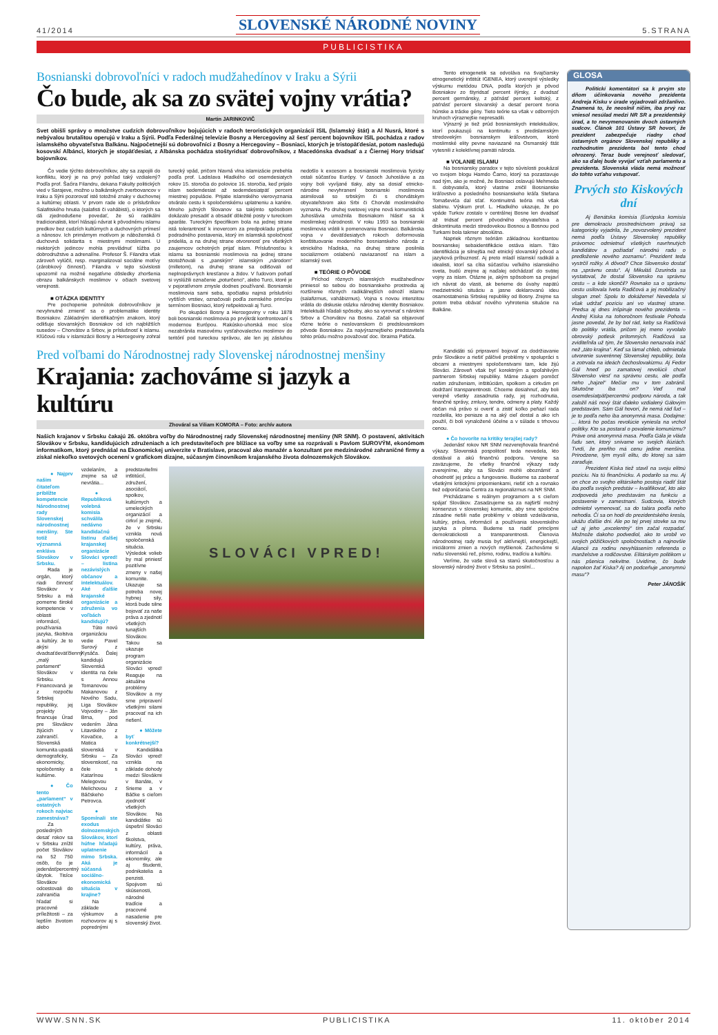41/2014 SLOVENSKÉ NÁRODNÉ NOVINY 5.STRANA
PUBLICISTIKA
Bosnianski dobrovoľníci v radoch mudžahedínov v Iraku a Sýrii
Čo bude, ak sa zo svätej vojny vrátia?
Martin JARINKOVIČ
Svet obišli správy o množstve cudzích dobrovoľníkov bojujúcich v radoch teroristických organizácií ISIL (Islamský štát) a Al Nusrá, ktoré s nebývalou brutalitou operujú v Iraku a Sýrii. Podľa Federálnej televízie Bosny a Hercegoviny až šesť percent bojovníkov ISIL pochádza z radov islamského obyvateľstva Balkánu. Najpočetnejší sú dobrovoľníci z Bosny a Hercegoviny – Bosniaci, ktorých je tristopäťdesiat, potom nasledujú kosovskí Albánci, ktorých je stopäťdesiat, z Albánska pochádza stoštyridsať dobrovoľníkov, z Macedónska dvadsať a z Čiernej Hory tridsať bojovníkov.
Čo vedie týchto dobrovoľníkov, aby sa zapojili do konfliktu, ktorý je na prvý pohľad taký vzdialený? Podľa prof. Šaćira Filandru, dekana Fakulty politických vied v Sarajeve, možno u balkánskych zverbovancov v Iraku a Sýrii pozorovať isté totožné znaky v duchovnej a kultúrnej oblasti. V prvom rade ide o príslušníkov Salafitského hnutia (salafisti či vahábisti), o ktorých sa dá zjednodušene povedať, že sú radikálni tradicionalisti, ktorí hlásajú návrat k pôvodnému islamu predkov bez cudzích kultúrnych a duchovných prímesí a nánosov. Ich primárnym motívom je náboženská či duchovná solidarita s miestnymi moslimami. U niektorých jedincov mohla prevládnuť túžba po dobrodružstve a adrenalíne. Profesor Š. Filandra však zároveň vylúčil, resp. marginalizoval sociálne motívy (zárobkový činnosť). Filandra v tejto súvislosti upozornil na možné negatívne dôsledky zhoršenia obrazu balkánskych moslimov v očiach svetovej verejnosti.
■ OTÁZKA IDENTITY
Pre pochopenie pohnútok dobrovoľníkov je nevyhnutné zmieniť sa o problematike identity Bosniakov. Základným identifikačným znakom, ktorý odlišuje slovanských Bosniakov od ich najbližších susedov – Chorvátov a Srbov, je príslušnosť k islamu. Kľúčovú rolu v islamizácii Bosny a Hercegoviny zohral turecký vpád, pričom hlavná vlna islamizácie prebehla podľa prof. Ladislava Hladkého od osemdesiatych rokov 15. storočia do polovice 16. storočia, keď prijalo islam sedemdesiat až sedemdesiatpäť percent miestnej populácie. Prijatie islamského vierovyznania otváralo cestu k spoločenskému uplatneniu a kariére. Mnoho južných Slovanov sa takýmto spôsobom dokázalo presadiť a obsadiť dôležité posty v tureckom aparáte. Tureckým špecifikom bola na jednej strane istá tolerantnosť k inovercom za predpokladu prijatia podradného postavenia, ktorý im islamská spoločnosť pridelila, a na druhej strane otvorenosť pre všetkých zaujemcov ochotných prijať islam. Príslušnosťou k islamu sa bosnianski moslimovia na jednej strane stotožňovali s „panským“ islamským „národom“ (milletom), na druhej strane sa odlišovali od neplnoprávnych kresťanov a židov. V ľudovom poňatí si vyslúžili označenie „poturčenci“, alebo Turci, ktoré je v pejoratívnom zmysle dodnes používané. Bosnianski moslimovia sami seba, spočiatku najmä príslušníci vyšších vrstiev, označovali podľa zemského princípu termínom Bosniaci, ktorý rešpektovali aj Turci.
Po okupácii Bosny a Hercegoviny v roku 1878 boli bosnianski moslimovia po prvýkrát konfrontovaní s modernou Európou. Rakúsko-uhorská moc síce nezabránila masovému vysťahovalectvu moslimov do teritórií pod tureckou správou, ale len jej zásluhou nedošlo k excesom a bosnianski moslimovia fyzicky ostali súčasťou Európy. V časoch Juhoslávie a za vojny boli vyvíjané tlaky, aby sa dosiaľ etnicko-národne nevyhranení bosnianski moslimovia asimilovali so srbským či s chorvátskym obyvateľstvom ako Srbi či Chorváti moslimského vyznania. Po druhej svetovej vojne nová komunistická Juhoslávia umožnila Bosniakom hlásiť sa k moslimskej národnosti. V roku 1993 sa bosnianski moslimovia vrátili k pomenovaniu Bosniaci. Balkánska vojna v deväťdesiatych rokoch doformovala konštituovanie moderného bosnianskeho národa z etnického hľadiska, na druhej strane posilnila socializmom oslabenú naviazanosť na islam a islamský svet.
■ TEÓRIE O PÔVODE
Príchod rôznych islamských mudžahedínov priniesol so sebou do bosnianskeho prostredia aj rozšírenie rôznych radikálnejších odnoží islamu (salafizmus, vahábizmus). Vojna s novou intenzitou vrátila do diskusie otázku národnej identity Bosniakov. Intelektuáli hľadali spôsoby, ako sa vyrovnať s nárokmi Srbov a Chorvátov na Bosnu. Začali sa objavovať rôzne teórie o neslovanskom či predslovanskom pôvode Bosniakov. Za najvýraznejšieho predstaviteľa tohto prúdu možno považovať doc. Ibraima Pašića.
Tento etnogenetik sa odvoláva na švajčiarsky etnogenetický inštitút IGENEA, ktorý uverejnil výsledky výskumu metódou DNA, podľa ktorých je pôvod Bosniakov zo štyridsať percent ilýrsky, z dvadsať percent germánsky, z päťnásť percent keltský, z päťnásť percent slovanský a desať percent tvoria húnske a trácke gény. Tieto teórie sa však v odborných kruhoch výraznejšie nepresadili.
Výrazný je tiež prúd bosnianskych intelektuálov, ktorí poukazujú na kontinuitu s predislamským stredovekým bosnianskym kráľovstvom, ktoré moslimské elity pevne naviazané na Osmanský štát vytesnili z kolektívnej pamäti národa.
■ VOLANIE ISLAMU
Na bosniansky paradox v tejto súvislosti poukázal vo svojom blogu Hamdo Čamo, ktorý sa pozastavuje nad tým, ako je možné, že Bosniaci oslavujú Mehmeda II. dobyvateľa, ktorý vlastne zničil Bosnianske kráľovstvo a posledného bosnianskeho kráľa Stefana Tomaševića dal sťať. Kontinuitná teória má však slabinu. Výskum prof. L. Hladkého ukazuje, že po vpáde Turkov zostalo v centrálnej Bosne len dvadsať až tridsať percent pôvodného obyvateľstva a diskontinuita medzi stredovekou Bosnou a Bosnou pod Turkami bola takmer absolútna.
Napriek rôznym teóriám základnou konštantou bosnianskej sebaidentifikácie ostáva islam. Táto identifikácia je silnejšia než etnický slovanský pôvod a jazyková príbuznosť. Aj preto mladí islamskí radikáli a idealisti, ktorí sa cítia súčasťou veľkého islamského sveta, budú zrejme aj naďalej odchádzať do svätej vojny za islam. Otázne je, akým spôsobom sa prejaví ich návrat do vlasti, ak berieme do úvahy napätú medzietnickú situáciu a jasne deklarovanú ideu osamostatnenia Srbskej republiky od Bosny. Zrejme sa potom treba obávať nového vyhrotenia situácie na Balkáne.
Pred voľbami do Národnostnej rady Slovenskej národnostnej menšiny
Krajania: zachováme si jazyk a kultúru
Zhováral sa Viliam KOMORA – Foto: archív autora
Našich krajanov v Srbsku čakajú 26. októbra voľby do Národnostnej rady Slovenskej národnostnej menšiny (NR SNM). O postavení, aktivitách Slovákov v Srbsku, kandidujúcich združeniach a ich predstaviteľoch pre blížiace sa voľby sme sa rozprávali s Pavlom SUROVÝM, ekonómom informatikom, ktorý prednášal na Ekonomickej univerzite v Bratislave, pracoval ako manažér a konzultant pre medzinárodné zahraničné firmy a získal niekoľko svetových ocenení v grafickom dizajne, súčasným činovníkom krajanského života dolnozemských Slovákov.
SLOVÁCI VPRED!
● Najprv našim čitateľom priblížte kompetencie Národnostnej rady Slovenskej národnostnej menšiny. Ste totiž významná enkláva Slovákov v Srbsku.
Rada je orgán, ktorý riadi činnosť Slovákov v Srbsku a má pomerne široké kompetencie v oblasti informácií, používania jazyka, školstva a kultúry. Je to akýsi dvadsaťdeväťčlenný „malý parlament“ Slovákov v Srbsku. Financovaná je z rozpočtu Srbskej republiky, jej projekty financuje Úrad pre Slovákov žijúcich v zahraničí. Slovenská komunita upadá demograficky, ekonomicky, spoločensky a kultúrne.
● Čo tento „parlament“ v ostatných rokoch najviac zamestnáva?
Za posledných desať rokov sa v Srbsku znížil počet Slovákov na 52 750 osôb, čo je jedenásťpercentný úbytok. Tisíce Slovákov odcestovali do zahraničia hľadať si pracovné príležitosti – za lepším životom alebo vzdelaním, a zrejme sa už nevrátia...
● Republiková volebná komisia schválila nedávno kandidačnú listinu ďalšej krajanskej organizácie Slováci vpred! – listina nezávislých občanov a intelektuálov. Aké ďalšie krajanské organizácie a združenia vo voľbách kandidujú?
Túto novú organizáciu vedie Pavel Surový z Kysáča. Ďalej kandidujú Slovenská identita na čele s Annou Tomanovou Makanovou z Nového Sadu, Liga Slovákov Vojvodiny – Ján Brna, pod vedením Jána Litavského z Kovačice, a Matica slovenská v Srbsku – Za slovenskosť, na čele s Katarínou Melegovou Melichovou z Báčskeho Petrovca.
● Spomínali ste exodus dolnozemských Slovákov, ktorí húfne hľadajú uplatnenie mimo Srbska. Aká je súčasná sociálno-ekonomická situácia v krajine?
Na základe výskumov a rozhovorov aj s poprednými predstaviteľmi inštitúcií, združení, asociácií, spolkov, kultúrnych a umeleckých organizácií a cirkví je zrejmé, že v Srbsku vznikla nová spoločenská situácia. Výsledok volieb by mal priniesť pozitívne zmeny v našej komunite. Ukazuje sa potreba novej hybnej sily, ktorá bude silne bojovať za naše práva a zjednotí všetkých tunajších Slovákov. Takou sa ukazuje program organizácie Slováci vpred! Reaguje na aktuálne problémy Slovákov a my sme pripravení všetkými silami pracovať na ich riešení.
● Môžete byť konkrétnejší?
Kandidátka Slováci vpred! vznikla na základe dohody medzi Slovákmi v Banáte, v Srieme a v Báčke s cieľom zjednotiť všetkých Slovákov. Na kandidátke sú úspešní Slováci z oblasti školstva, kultúry, práva, informácií a ekonomiky, ale aj študenti, podnikatelia a penzisti. Spojivom sú skúsenosti, národné tradície a pracovné nasadenie pre slovenský život.
Kandidáti sú pripravení bojovať za dodržiavanie práv Slovákov a riešiť pálčivé problémy v spolupráci s obcami a miestnymi spoločenstvami tam, kde žijú Slováci. Zároveň však byť korektným a spoľahlivým partnerom Srbskej republiky. Máme záujem pomôcť našim združeniam, inštitúciám, spolkom a cirkvám pri dodržaní transparentnosti. Chceme dosiahnuť, aby boli verejné všetky zasadnutia rady, jej rozhodnutia, finančné správy, zmluvy, tendre, odmeny a platy. Každý občan má právo si overiť a zistiť koľko peňazí rada rozdelila, kto peniaze a na aký cieľ dostal a ako ich použil, či boli vynaložené účelne a v súlade s trhovou cenou.
● Čo hovoríte na kritiky terajšej rady?
Jedenásť rokov NR SNM nezverejňovala finančné výkazy. Slovenská pospolitosť teda nevedela, kto dostával a akú finančnú podporu. Verejne sa zaväzujeme, že všetky finančné výkazy rady zverejníme, aby sa Slováci mohli oboznámiť a ohodnotiť jej prácu a fungovanie. Budeme sa zaoberať všetkými kritickými pripomienkami, riešiť ich a rovnako tiež odporúčania Centra za regionalizmus na NR SNM.
Prichádzame s reálnym programom a s cieľom spájať Slovákov. Zasadzujeme sa za najširší možný konsenzus v slovenskej komunite, aby sme spoločne zásadne riešili naše problémy v oblasti vzdelávania, kultúry, práva, informácií a používania slovenského jazyka a písma. Budeme sa riadiť princípmi demokratickosti a transparentnosti. Členovia národnostnej rady musia byť aktívnejší, energickejší, iniciátormi zmien a nových myšlienok. Zachováme si našu slovenskú reč, písmo, rodinu, tradíciu a kultúru.
Veríme, že vaše slová sa stanú skutočnosťou a slovenský národný život v Srbsku sa posilní...
GLOSA
Politickí komentátori sa k prvým sto dňom účinkovania nového prezidenta Andreja Kisku v úrade vyjadrovali zdržanlivo. Znamená to, že neoslnil ničím, iba prvý raz vniesol nesúlad medzi NR SR a prezidentský úrad, a to nevymenovaním dvoch ústavných sudcov. Článok 101 Ústavy SR hovorí, že prezident zabezpečuje riadny chod ústavných orgánov Slovenskej republiky a rozhodnutím prezidenta bol tento chod ohrozený. Teraz bude verejnosť sledovať, ako sa ďalej bude vyvíjať vzťah parlamentu a prezidenta. Slovenská vláda nemá možnosť do tohto vzťahu vstupovať.
Prvých sto Kiskových dní
Aj Benátska komisia (Európska komisia pre demokraciu prostredníctvom práva) sa kategoricky vyjadrila, že „novozvolený prezident nemá podľa Ústavy Slovenskej republiky právomoc odmietnuť všetkých navrhnutých kandidátov a požiadať národnú radu o predloženie nového zoznamu“. Prezident teda vystrčil rožky. A dôvod? Chce Slovensko dostať na „správnu cestu“. Aj Mikuláš Dzurinda sa vystatoval, že dostal Slovensko na správnu cestu – a kde skončil? Rovnako sa o správnu cestu usilovala Iveta Radičová a jej mobilizačný slogan znel: Spolu to dokážeme! Nevedela si však udržať pozíciu ani vo vlastnej strane. Predsa aj dnes inšpiruje nového prezidenta – Andrej Kiska na tohoročnom festivale Pohoda jasne povedal, že by bol rád, keby sa Radičová do politiky vrátila, pričom jej meno vyvolalo obrovský potlesk prítomných. Radičová sa zviditeľnila už tým, že Slovensko nenazvala ináč než „táto krajina“. Keď sa lámal chlieb, odmietala utvorenie suverénnej Slovenskej republiky, bola a zotrvala na ideách čechoslovakizmu. Aj Fedor Gál hneď po zamatovej revolúcii chcel Slovensko viesť na správnu cestu, ale podľa neho „hajzel“ Mečiar mu v tom zabránil. Skutočne iba on? Veď mal osemdesiatpäťpercentnú podporu národa, a tak založil náš nový štát ďaleko vzdialený Gálovým predstavám. Sám Gál hovorí, že nemá rád ľud – je to podľa neho iba anonymná masa. Dodajme: ... ktorá ho počas revolúcie vyniesla na vrchol politiky. Kto sa postaral o povalenie komunizmu? Práve oná anonymná masa. Podľa Gála je vláda ľudu sen, ktorý snívame vo svojich ilúziách. Tvrdí, že preňho má cenu jedine menšina. Prirodzene, tým myslí elitu, do ktorej sa sám zaraďuje.
Prezident Kiska tiež stavil na svoju elitnú pozíciu. Na tú finančnícku. A podarilo sa mu. Aj on chce zo svojho elitárskeho postoja riadiť štát iba podľa svojich predstáv – kvalifikovať, kto ako zodpovedá jeho predstavám na funkciu a postavenie v zamestnaní. Sudcovia, ktorých odmietol vymenovať, sa do talára podľa neho nehodia. Či sa on hodí do prezidentského kresla, ukážu ďalšie dni. Ale po tej prvej stovke sa mu už aj jeho „excelentný“ tím začal rozpadať. Možnože dakoho podvediol, ako to urobil vo svojich pôžičkových spoločnostiach a najnovšie Aliancii za rodinu nevyhlásením referenda o manželstve a rodičovstve. Elitárskym politikom u nás pšenica nekvitne. Uvidíme, čo bude napokon žať Kiska? Aj on podceňuje „anonymnú masu“?
Peter JÁNOŠÍK
WWW.SNN.SK PUBLICISTIKA 11. október 2014